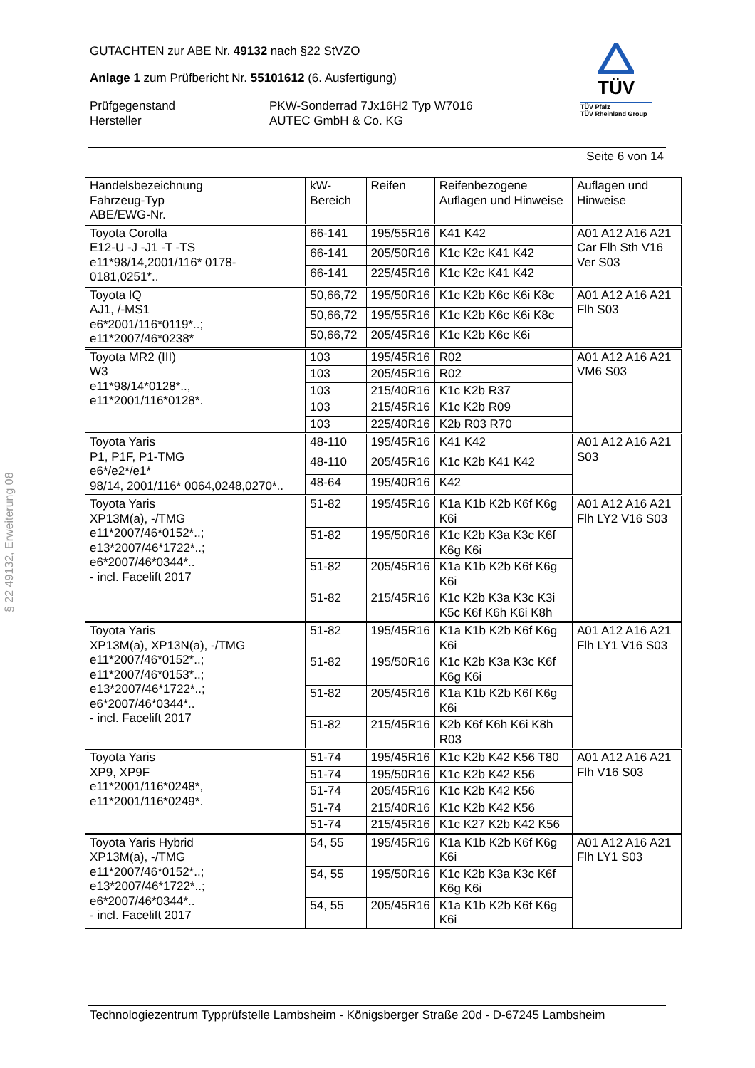GUTACHTEN zur ABE Nr. 49132 nach §22 StVZO
Anlage 1 zum Prüfbericht Nr. 55101612 (6. Ausfertigung)
Prüfgegenstand PKW-Sonderrad 7Jx16H2 Typ W7016
Hersteller AUTEC GmbH & Co. KG
TÜV
TÜV Pfalz
TÜV Rheinland Group
Seite 6 von 14
§ 22 49132, Erweiterung 08
| Handelsbezeichnung Fahrzeug-Typ ABE/EWG-Nr. | kW-Bereich | Reifen | Reifenbezogene Auflagen und Hinweise | Auflagen und Hinweise |
| --- | --- | --- | --- | --- |
| Toyota Corolla E12-U -J -J1 -T -TS e11*98/14,2001/116* 0178-0181,0251*.. | 66-141 | 195/55R16 | K41 K42 | A01 A12 A16 A21 Car Flh Sth V16 Ver S03 |
| | 66-141 | 205/50R16 | K1c K2c K41 K42 | |
| | 66-141 | 225/45R16 | K1c K2c K41 K42 | |
| Toyota IQ AJ1, /-MS1 e6*2001/116*0119*..; e11*2007/46*0238* | 50,66,72 | 195/50R16 | K1c K2b K6c K6i K8c | A01 A12 A16 A21 Flh S03 |
| | 50,66,72 | 195/55R16 | K1c K2b K6c K6i K8c | |
| | 50,66,72 | 205/45R16 | K1c K2b K6c K6i | |
| Toyota MR2 (III) W3 e11*98/14*0128*.., e11*2001/116*0128*. | 103 | 195/45R16 | R02 | A01 A12 A16 A21 VM6 S03 |
| | 103 | 205/45R16 | R02 | |
| | 103 | 215/40R16 | K1c K2b R37 | |
| | 103 | 215/45R16 | K1c K2b R09 | |
| | 103 | 225/40R16 | K2b R03 R70 | |
| Toyota Yaris P1, P1F, P1-TMG e6*/e2*/e1* 98/14, 2001/116* 0064,0248,0270*.. | 48-110 | 195/45R16 | K41 K42 | A01 A12 A16 A21 S03 |
| | 48-110 | 205/45R16 | K1c K2b K41 K42 | |
| | 48-64 | 195/40R16 | K42 | |
| Toyota Yaris XP13M(a), -/TMG e11*2007/46*0152*..; e13*2007/46*1722*..; e6*2007/46*0344*.. - incl. Facelift 2017 | 51-82 | 195/45R16 | K1a K1b K2b K6f K6g K6i | A01 A12 A16 A21 Flh LY2 V16 S03 |
| | 51-82 | 195/50R16 | K1c K2b K3a K3c K6f K6g K6i | |
| | 51-82 | 205/45R16 | K1a K1b K2b K6f K6g K6i | |
| | 51-82 | 215/45R16 | K1c K2b K3a K3c K3i K5c K6f K6h K6i K8h | |
| Toyota Yaris XP13M(a), XP13N(a), -/TMG e11*2007/46*0152*..; e11*2007/46*0153*..; e13*2007/46*1722*..; e6*2007/46*0344*.. - incl. Facelift 2017 | 51-82 | 195/45R16 | K1a K1b K2b K6f K6g K6i | A01 A12 A16 A21 Flh LY1 V16 S03 |
| | 51-82 | 195/50R16 | K1c K2b K3a K3c K6f K6g K6i | |
| | 51-82 | 205/45R16 | K1a K1b K2b K6f K6g K6i | |
| | 51-82 | 215/45R16 | K2b K6f K6h K6i K8h R03 | |
| Toyota Yaris XP9, XP9F e11*2001/116*0248*, e11*2001/116*0249*. | 51-74 | 195/45R16 | K1c K2b K42 K56 T80 | A01 A12 A16 A21 Flh V16 S03 |
| | 51-74 | 195/50R16 | K1c K2b K42 K56 | |
| | 51-74 | 205/45R16 | K1c K2b K42 K56 | |
| | 51-74 | 215/40R16 | K1c K2b K42 K56 | |
| | 51-74 | 215/45R16 | K1c K27 K2b K42 K56 | |
| Toyota Yaris Hybrid XP13M(a), -/TMG e11*2007/46*0152*..; e13*2007/46*1722*..; e6*2007/46*0344*.. - incl. Facelift 2017 | 54, 55 | 195/45R16 | K1a K1b K2b K6f K6g K6i | A01 A12 A16 A21 Flh LY1 S03 |
| | 54, 55 | 195/50R16 | K1c K2b K3a K3c K6f K6g K6i | |
| | 54, 55 | 205/45R16 | K1a K1b K2b K6f K6g K6i | |
Technologiezentrum Typprüfstelle Lambsheim - Königsberger Straße 20d - D-67245 Lambsheim